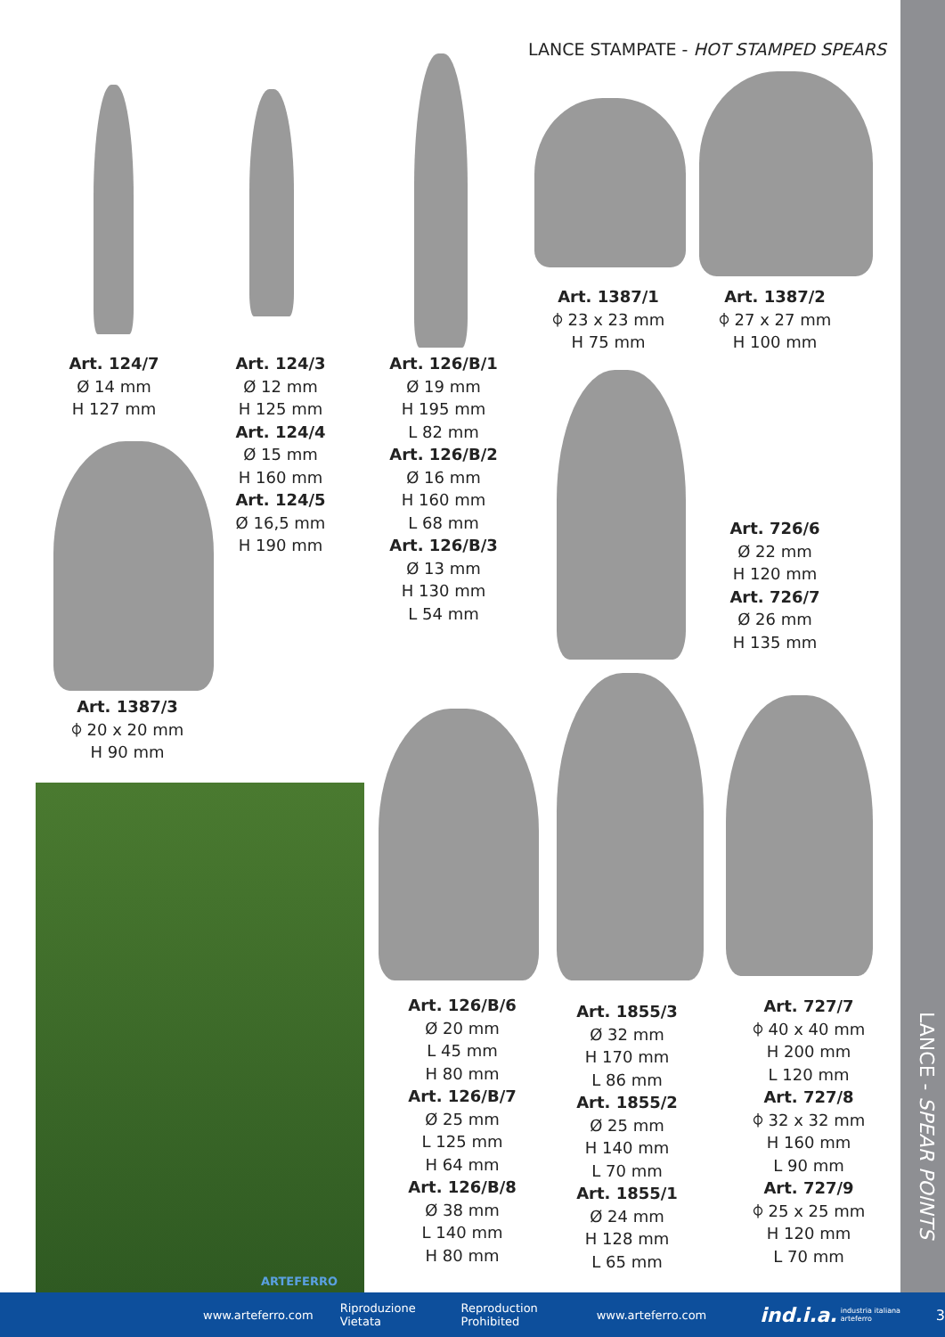LANCE STAMPATE - HOT STAMPED SPEARS
Art. 1387/1
⌽ 23 x 23 mm
H 75 mm
Art. 1387/2
⌽ 27 x 27 mm
H 100 mm
Art. 124/7
Ø 14 mm
H 127 mm
Art. 124/3
Ø 12 mm
H 125 mm
Art. 124/4
Ø 15 mm
H 160 mm
Art. 124/5
Ø 16,5 mm
H 190 mm
Art. 126/B/1
Ø 19 mm
H 195 mm
L 82 mm
Art. 126/B/2
Ø 16 mm
H 160 mm
L 68 mm
Art. 126/B/3
Ø 13 mm
H 130 mm
L 54 mm
Art. 726/6
Ø 22 mm
H 120 mm
Art. 726/7
Ø 26 mm
H 135 mm
Art. 1387/3
⌽ 20 x 20 mm
H 90 mm
ARTEFERRO
Art. 126/B/6
Ø 20 mm
L 45 mm
H 80 mm
Art. 126/B/7
Ø 25 mm
L 125 mm
H 64 mm
Art. 126/B/8
Ø 38 mm
L 140 mm
H 80 mm
Art. 1855/3
Ø 32 mm
H 170 mm
L 86 mm
Art. 1855/2
Ø 25 mm
H 140 mm
L 70 mm
Art. 1855/1
Ø 24 mm
H 128 mm
L 65 mm
Art. 727/7
⌽ 40 x 40 mm
H 200 mm
L 120 mm
Art. 727/8
⌽ 32 x 32 mm
H 160 mm
L 90 mm
Art. 727/9
⌽ 25 x 25 mm
H 120 mm
L 70 mm
LANCE - SPEAR POINTS
www.arteferro.com Riproduzione Vietata Reproduction Prohibited www.arteferro.com ind.i.a. industria italiana arteferro 3